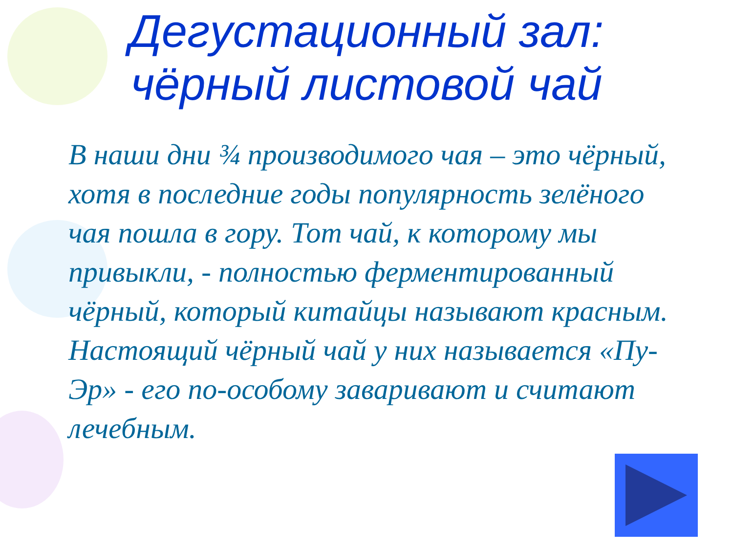Дегустационный зал:
чёрный листовой чай
В наши дни ¾ производимого чая – это чёрный, хотя в последние годы популярность зелёного чая пошла в гору. Тот чай, к которому мы привыкли, - полностью ферментированный чёрный, который китайцы называют красным. Настоящий чёрный чай у них называется «Пу-Эр» - его по-особому заваривают и считают лечебным.